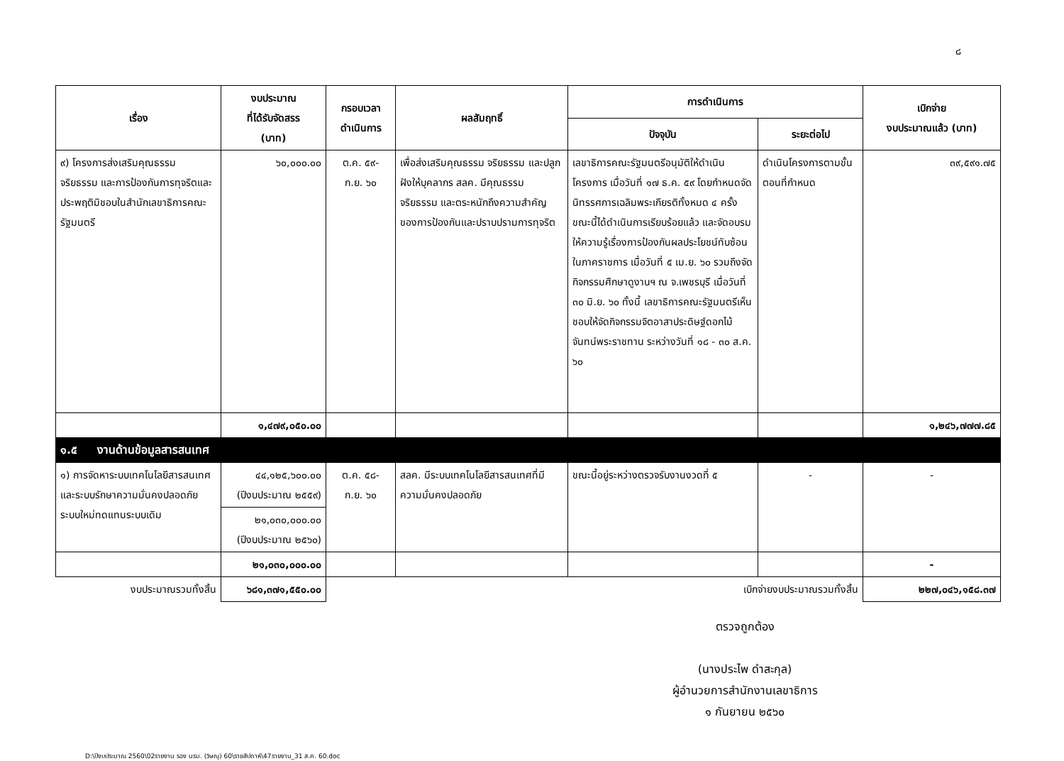๘
| เรื่อง | งบประมาณ ที่ได้รับจัดสรร (บาท) | กรอบเวลา ดำเนินการ | ผลสัมฤทธิ์ | การดำเนินการ | | เบิกจ่าย งบประมาณแล้ว (บาท) |
| --- | --- | --- | --- | --- | --- | --- |
| | | | | ปัจจุบัน | ระยะต่อไป | |
| ๙) โครงการส่งเสริมคุณธรรม จริยธรรม และการป้องกันการทุจริตและประพฤติมิชอบในสำนักเลขาธิการคณะรัฐมนตรี | ๖๐,๐๐๐.๐๐ | ต.ค. ๕๙- ก.ย. ๖๐ | เพื่อส่งเสริมคุณธรรม จริยธรรม และปลูกฝังให้บุคลากร สลค. มีคุณธรรม จริยธรรม และตระหนักถึงความสำคัญของการป้องกันและปราบปรามการทุจริต | เลขาธิการคณะรัฐมนตรีอนุมัติให้ดำเนินโครงการ เมื่อวันที่ ๑๗ ธ.ค. ๕๙ โดยกำหนดจัดนิทรรศการเฉลิมพระเกียรติทั้งหมด ๔ ครั้ง ขณะนี้ได้ดำเนินการเรียบร้อยแล้ว และจัดอบรมให้ความรู้เรื่องการป้องกันผลประโยชน์ทับซ้อนในภาคราชการ เมื่อวันที่ ๕ เม.ย. ๖๐ รวมถึงจัดกิจกรรมศึกษาดูงานฯ ณ จ.เพชรบุรี เมื่อวันที่ ๓๐ มิ.ย. ๖๐ ทั้งนี้ เลขาธิการคณะรัฐมนตรีเห็นชอบให้จัดกิจกรรมจิตอาสาประดิษฐ์ดอกไม้จันทน์พระราชทาน ระหว่างวันที่ ๑๘ - ๓๐ ส.ค. ๖๐ | ดำเนินโครงการตามขั้นตอนที่กำหนด | ๓๙,๕๙๑.๗๕ |
| | ๑,๔๗๙,๐๕๐.๐๐ | | | | | ๑,๒๔๖,๗๗๗.๘๕ |
| ๑.๕ งานด้านข้อมูลสารสนเทศ | | | | | | |
| ๑) การจัดหาระบบเทคโนโลยีสารสนเทศและระบบรักษาความมั่นคงปลอดภัยระบบใหม่ทดแทนระบบเดิม | ๔๔,๑๒๕,๖๐๐.๐๐ (ปีงบประมาณ ๒๕๕๙) | ต.ค. ๕๘- ก.ย. ๖๐ | สลค. มีระบบเทคโนโลยีสารสนเทศที่มีความมั่นคงปลอดภัย | ขณะนี้อยู่ระหว่างตรวจรับงานงวดที่ ๕ | - | - |
| | ๒๑,๐๓๐,๐๐๐.๐๐ (ปีงบประมาณ ๒๕๖๐) | | | | | |
| | ๒๑,๐๓๐,๐๐๐.๐๐ | | | | | - |
| งบประมาณรวมทั้งสิ้น | ๖๘๑,๓๗๑,๕๕๐.๐๐ | เบิกจ่ายงบประมาณรวมทั้งสิ้น | | | | ๒๒๗,๐๔๖,๑๕๘.๓๗ |
ตรวจถูกต้อง
(นางประไพ ดำสะกุล)
ผู้อำนวยการสำนักงานเลขาธิการ
๑ กันยายน ๒๕๖๐
D:\ปีงบประมาณ 2560\02รายงาน รอง นรม. (วิษณุ) 60\รายสัปดาห์\47รายงาน_31 ส.ค. 60.doc